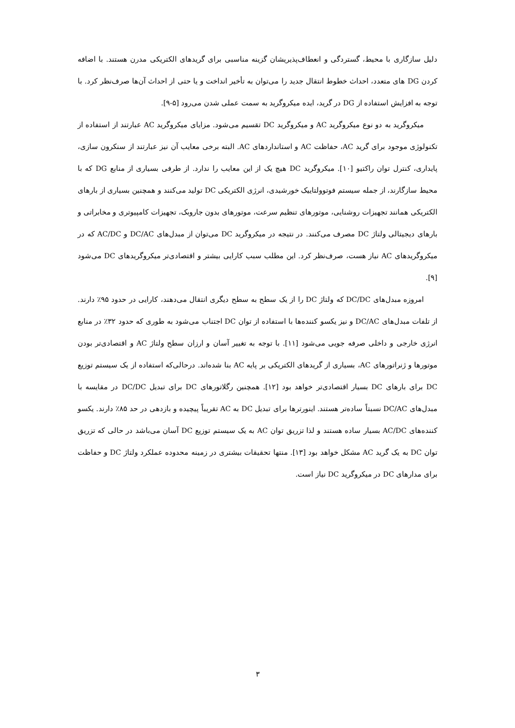دلیل سازگاری با محیط، گستردگی و انعطاف‌پذیریشان گزینه مناسبی برای گریدهای الکتریکی مدرن هستند. با اضافه کردن DG های متعدد، احداث خطوط انتقال جدید را می‌توان به تأخیر انداخت و یا حتی از احداث آن‌ها صرف‌نظر کرد. با توجه به افزایش استفاده از DG در گرید، ایده میکروگرید به سمت عملی شدن می‌رود [۵-۹].
میکروگرید به دو نوع میکروگرید AC و میکروگرید DC تقسیم می‌شود. مزایای میکروگرید AC عبارتند از استفاده از تکنولوژی موجود برای گرید AC، حفاظت AC و استانداردهای AC. البته برخی معایب آن نیز عبارتند از سنکرون سازی، پایداری، کنترل توان راکتیو [۱۰]. میکروگرید DC هیچ یک از این معایب را ندارد. از طرفی بسیاری از منابع DG که با محیط سازگارند، از جمله سیستم فوتوولتاییک خورشیدی، انرژی الکتریکی DC تولید می‌کنند و همچنین بسیاری از بارهای الکتریکی همانند تجهیزات روشنایی، موتورهای تنظیم سرعت، موتورهای بدون جاروبک، تجهیزات کامپیوتری و مخابراتی و بارهای دیجیتالی ولتاژ DC مصرف می‌کنند. در نتیجه در میکروگرید DC می‌توان از مبدل‌های DC/AC و AC/DC که در میکروگریدهای AC نیاز هست، صرف‌نظر کرد. این مطلب سبب کارایی بیشتر و اقتصادی‌تر میکروگریدهای DC می‌شود [۹].
امروزه مبدل‌های DC/DC که ولتاژ DC را از یک سطح به سطح دیگری انتقال می‌دهند، کارایی در حدود ۹۵٪ دارند. از تلفات مبدل‌های DC/AC و نیز یکسو کننده‌ها با استفاده از توان DC اجتناب می‌شود به طوری که حدود ۳۲٪ در منابع انرژی خارجی و داخلی صرفه جویی می‌شود [۱۱]. با توجه به تغییر آسان و ارزان سطح ولتاژ AC و اقتصادی‌تر بودن موتورها و ژنراتورهای AC، بسیاری از گریدهای الکتریکی بر پایه AC بنا شده‌اند. درحالی‌که استفاده از یک سیستم توزیع DC برای بارهای DC بسیار اقتصادی‌تر خواهد بود [۱۲]. همچنین رگلاتورهای DC برای تبدیل DC/DC در مقایسه با مبدل‌های DC/AC نسبتاً ساده‌تر هستند. اینورترها برای تبدیل DC به AC تقریباً پیچیده و بازدهی در حد ۸۵٪ دارند. یکسو کننده‌های AC/DC بسیار ساده هستند و لذا تزریق توان AC به یک سیستم توزیع DC آسان می‌باشد در حالی که تزریق توان DC به یک گرید AC مشکل خواهد بود [۱۳]. منتها تحقیقات بیشتری در زمینه محدوده عملکرد ولتاژ DC و حفاظت برای مدارهای DC در میکروگرید DC نیاز است.
۳